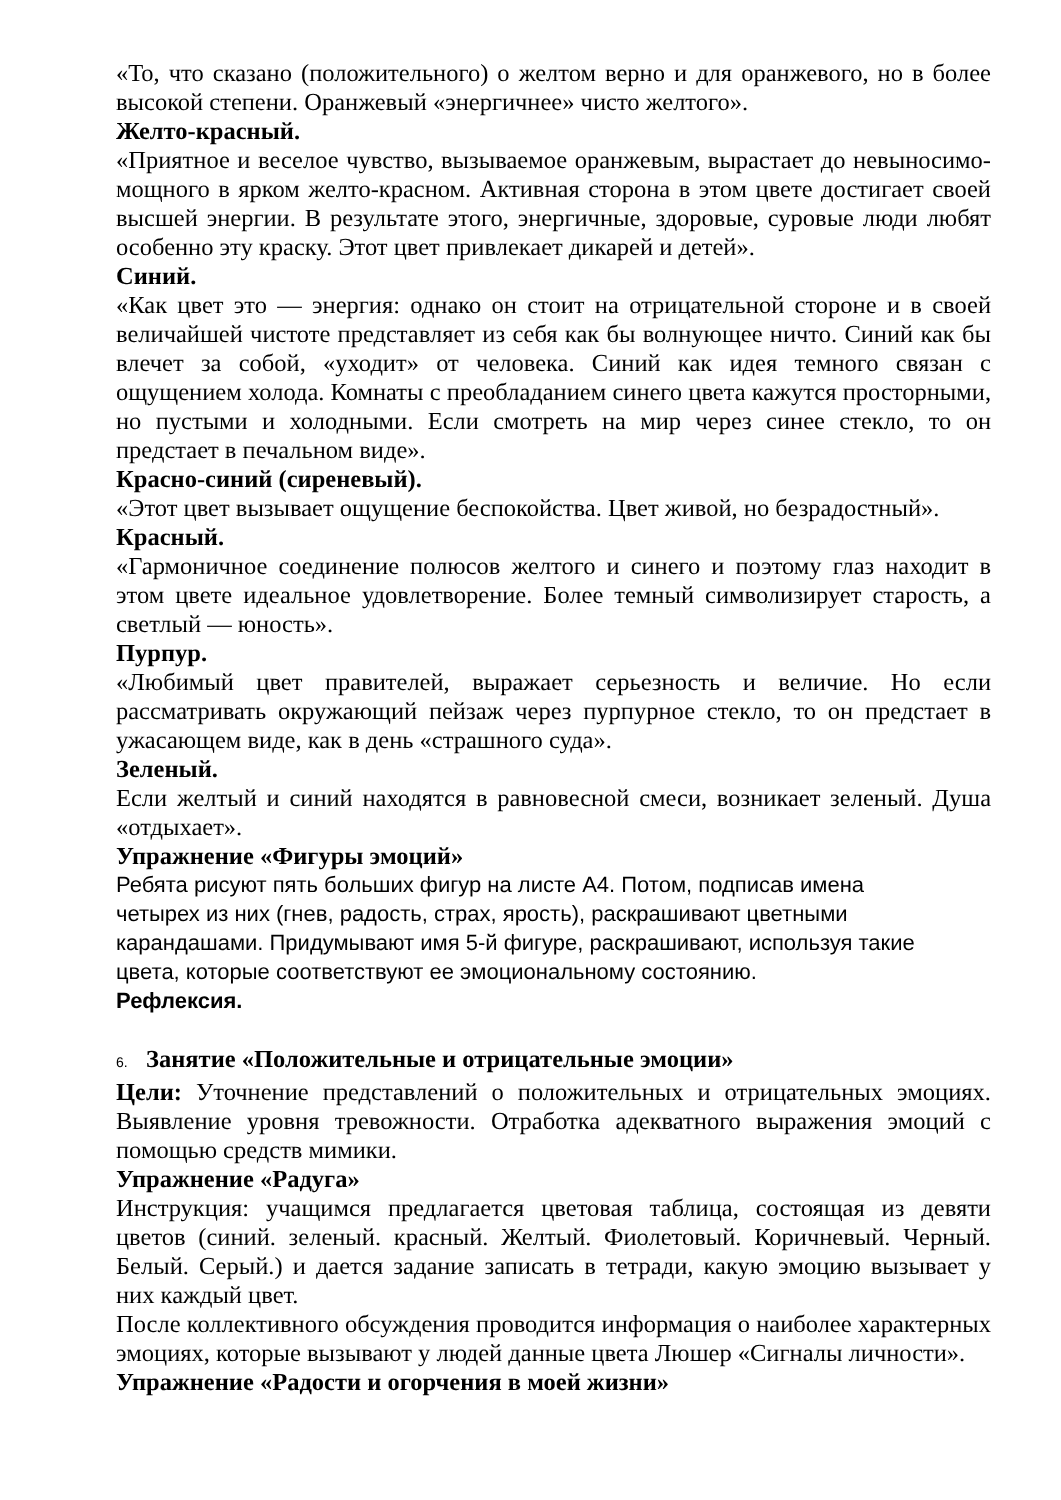«То, что сказано (положительного) о желтом верно и для оранжевого, но в более высокой степени. Оранжевый «энергичнее» чисто желтого».
Желто-красный.
«Приятное и веселое чувство, вызываемое оранжевым, вырастает до невыносимо-мощного в ярком желто-красном. Активная сторона в этом цвете достигает своей высшей энергии. В результате этого, энергичные, здоровые, суровые люди любят особенно эту краску. Этот цвет привлекает дикарей и детей».
Синий.
«Как цвет это — энергия: однако он стоит на отрицательной стороне и в своей величайшей чистоте представляет из себя как бы волнующее ничто. Синий как бы влечет за собой, «уходит» от человека. Синий как идея темного связан с ощущением холода. Комнаты с преобладанием синего цвета кажутся просторными, но пустыми и холодными. Если смотреть на мир через синее стекло, то он предстает в печальном виде».
Красно-синий (сиреневый).
«Этот цвет вызывает ощущение беспокойства. Цвет живой, но безрадостный».
Красный.
«Гармоничное соединение полюсов желтого и синего и поэтому глаз находит в этом цвете идеальное удовлетворение. Более темный символизирует старость, а светлый — юность».
Пурпур.
«Любимый цвет правителей, выражает серьезность и величие. Но если рассматривать окружающий пейзаж через пурпурное стекло, то он предстает в ужасающем виде, как в день «страшного суда».
Зеленый.
Если желтый и синий находятся в равновесной смеси, возникает зеленый. Душа «отдыхает».
Упражнение «Фигуры эмоций»
Ребята рисуют пять больших фигур на листе А4. Потом, подписав имена
четырех из них (гнев, радость, страх, ярость), раскрашивают цветными
карандашами. Придумывают имя 5-й фигуре, раскрашивают, используя такие
цвета, которые соответствуют ее эмоциональному состоянию.
Рефлексия.
6. Занятие «Положительные и отрицательные эмоции»
Цели: Уточнение представлений о положительных и отрицательных эмоциях. Выявление уровня тревожности. Отработка адекватного выражения эмоций с помощью средств мимики.
Упражнение «Радуга»
Инструкция: учащимся предлагается цветовая таблица, состоящая из девяти цветов (синий. зеленый. красный. Желтый. Фиолетовый. Коричневый. Черный. Белый. Серый.) и дается задание записать в тетради, какую эмоцию вызывает у них каждый цвет.
После коллективного обсуждения проводится информация о наиболее характерных эмоциях, которые вызывают у людей данные цвета Люшер «Сигналы личности».
Упражнение «Радости и огорчения в моей жизни»